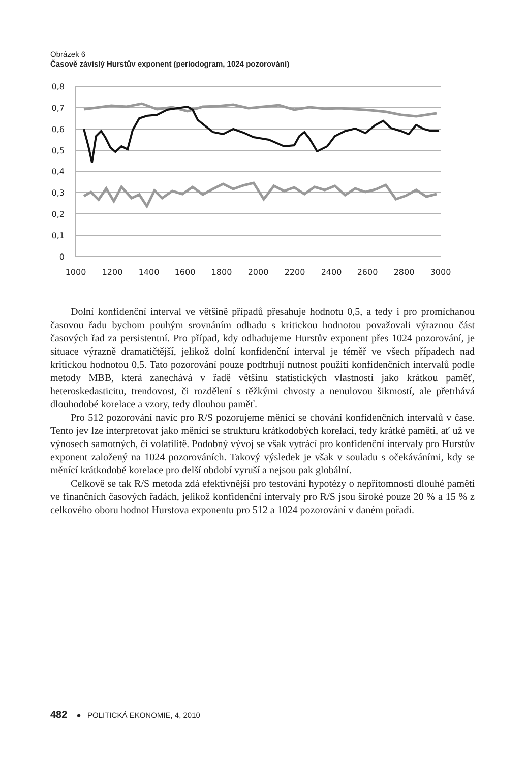Obrázek 6
Časově závislý Hurstův exponent (periodogram, 1024 pozorování)
0,8
0,7
0,6
0,5
0,4
0,3
0,2
0,1
0
1000
1200
1400
1600
1800
2000
2200
2400
2600
2800
3000
Dolní konfidenční interval ve většině případů přesahuje hodnotu 0,5, a tedy i pro promíchanou časovou řadu bychom pouhým srovnáním odhadu s kritickou hodnotou považovali výraznou část časových řad za persistentní. Pro případ, kdy odhadujeme Hurstův exponent přes 1024 pozorování, je situace výrazně dramatičtější, jelikož dolní konfidenční interval je téměř ve všech případech nad kritickou hodnotou 0,5. Tato pozorování pouze podtrhují nutnost použití konfidenčních intervalů podle metody MBB, která zanechává v řadě většinu statistických vlastností jako krátkou paměť, heteroskedasticitu, trendovost, či rozdělení s těžkými chvosty a nenulovou šikmostí, ale přetrhává dlouhodobé korelace a vzory, tedy dlouhou paměť.
Pro 512 pozorování navíc pro R/S pozorujeme měnící se chování konfidenčních intervalů v čase. Tento jev lze interpretovat jako měnící se strukturu krátkodobých korelací, tedy krátké paměti, ať už ve výnosech samotných, či volatilitě. Podobný vývoj se však vytrácí pro konfidenční intervaly pro Hurstův exponent založený na 1024 pozorováních. Takový výsledek je však v souladu s očekáváními, kdy se měnící krátkodobé korelace pro delší období vyruší a nejsou pak globální.
Celkově se tak R/S metoda zdá efektivnější pro testování hypotézy o nepřítomnosti dlouhé paměti ve finančních časových řadách, jelikož konfidenční intervaly pro R/S jsou široké pouze 20 % a 15 % z celkového oboru hodnot Hurstova exponentu pro 512 a 1024 pozorování v daném pořadí.
482 ● POLITICKÁ EKONOMIE, 4, 2010